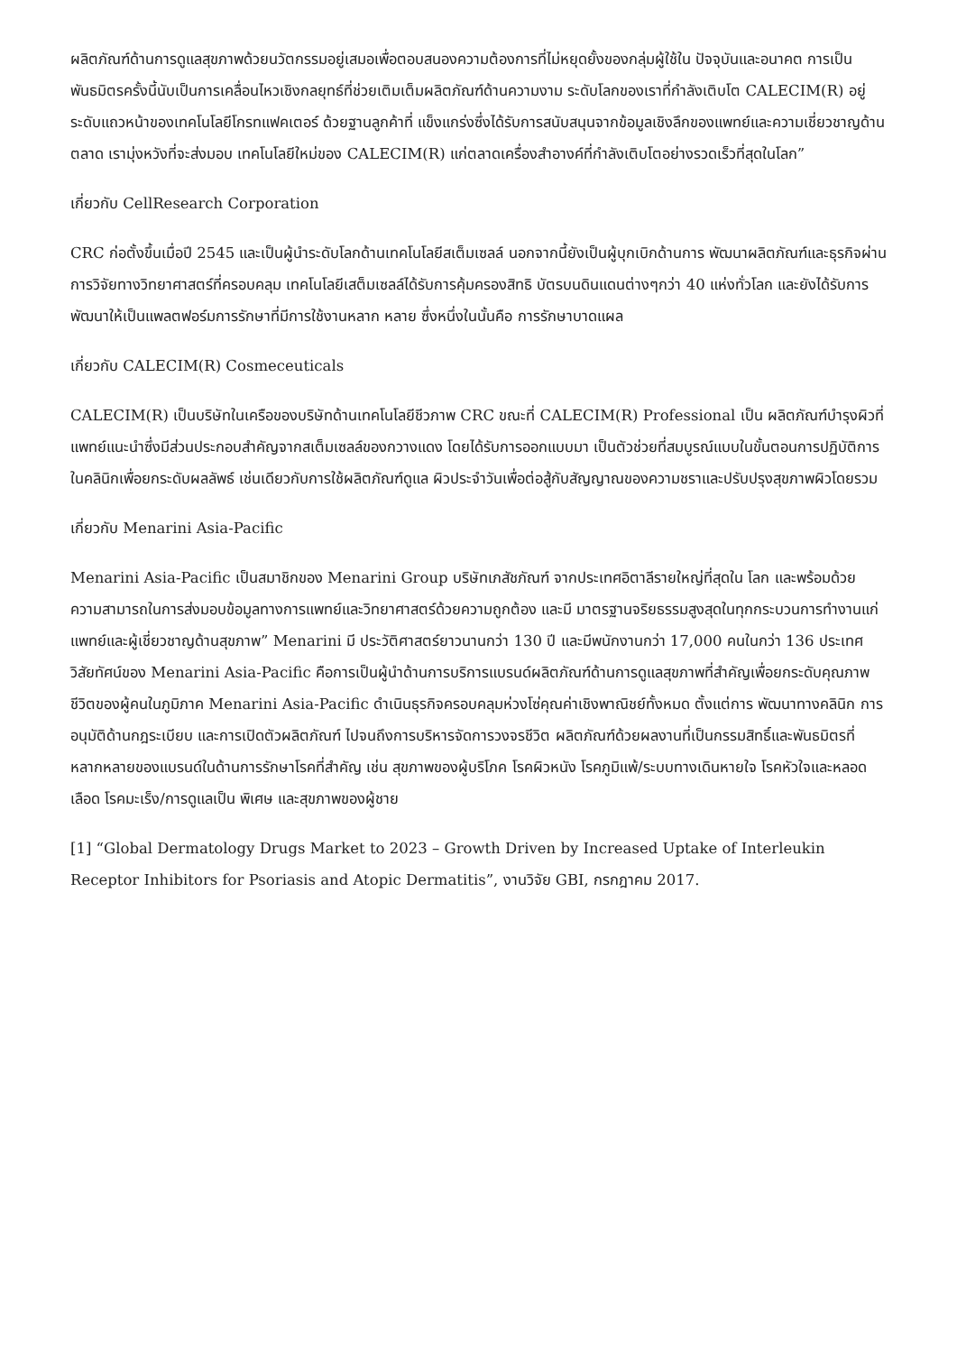ผลิตภัณฑ์ด้านการดูแลสุขภาพด้วยนวัตกรรมอยู่เสมอเพื่อตอบสนองความต้องการที่ไม่หยุดยั้งของกลุ่มผู้ใช้ใน ปัจจุบันและอนาคต การเป็นพันธมิตรครั้งนี้นับเป็นการเคลื่อนไหวเชิงกลยุทธ์ที่ช่วยเติมเต็มผลิตภัณฑ์ด้านความงาม ระดับโลกของเราที่กำลังเติบโต CALECIM(R) อยู่ระดับแถวหน้าของเทคโนโลยีโกรทแฟคเตอร์ ด้วยฐานลูกค้าที่ แข็งแกร่งซึ่งได้รับการสนับสนุนจากข้อมูลเชิงลึกของแพทย์และความเชี่ยวชาญด้านตลาด เรามุ่งหวังที่จะส่งมอบ เทคโนโลยีใหม่ของ CALECIM(R) แก่ตลาดเครื่องสำอางค์ที่กำลังเติบโตอย่างรวดเร็วที่สุดในโลก”
เกี่ยวกับ CellResearch Corporation
CRC ก่อตั้งขึ้นเมื่อปี 2545 และเป็นผู้นำระดับโลกด้านเทคโนโลยีสเต็มเซลล์ นอกจากนี้ยังเป็นผู้บุกเบิกด้านการ พัฒนาผลิตภัณฑ์และธุรกิจผ่านการวิจัยทางวิทยาศาสตร์ที่ครอบคลุม เทคโนโลยีเสต็มเซลล์ได้รับการคุ้มครองสิทธิ บัตรบนดินแดนต่างๆกว่า 40 แห่งทั่วโลก และยังได้รับการพัฒนาให้เป็นแพลตฟอร์มการรักษาที่มีการใช้งานหลาก หลาย ซึ่งหนึ่งในนั้นคือ การรักษาบาดแผล
เกี่ยวกับ CALECIM(R) Cosmeceuticals
CALECIM(R) เป็นบริษัทในเครือของบริษัทด้านเทคโนโลยีชีวภาพ CRC ขณะที่ CALECIM(R) Professional เป็น ผลิตภัณฑ์บำรุงผิวที่แพทย์แนะนำซึ่งมีส่วนประกอบสำคัญจากสเต็มเซลล์ของกวางแดง โดยได้รับการออกแบบมา เป็นตัวช่วยที่สมบูรณ์แบบในขั้นตอนการปฏิบัติการในคลินิกเพื่อยกระดับผลลัพธ์ เช่นเดียวกับการใช้ผลิตภัณฑ์ดูแล ผิวประจำวันเพื่อต่อสู้กับสัญญาณของความชราและปรับปรุงสุขภาพผิวโดยรวม
เกี่ยวกับ Menarini Asia-Pacific
Menarini Asia-Pacific เป็นสมาชิกของ Menarini Group บริษัทเภสัชภัณฑ์ จากประเทศอิตาลีรายใหญ่ที่สุดใน โลก และพร้อมด้วยความสามารถในการส่งมอบข้อมูลทางการแพทย์และวิทยาศาสตร์ด้วยความถูกต้อง และมี มาตรฐานจริยธรรมสูงสุดในทุกกระบวนการทำงานแก่แพทย์และผู้เชี่ยวชาญด้านสุขภาพ” Menarini มี ประวัติศาสตร์ยาวนานกว่า 130 ปี และมีพนักงานกว่า 17,000 คนในกว่า 136 ประเทศ วิสัยทัศน์ของ Menarini Asia-Pacific คือการเป็นผู้นำด้านการบริการแบรนด์ผลิตภัณฑ์ด้านการดูแลสุขภาพที่สำคัญเพื่อยกระดับคุณภาพ ชีวิตของผู้คนในภูมิภาค Menarini Asia-Pacific ดำเนินธุรกิจครอบคลุมห่วงโซ่คุณค่าเชิงพาณิชย์ทั้งหมด ตั้งแต่การ พัฒนาทางคลินิก การอนุมัติด้านกฎระเบียบ และการเปิดตัวผลิตภัณฑ์ ไปจนถึงการบริหารจัดการวงจรชีวิต ผลิตภัณฑ์ด้วยผลงานที่เป็นกรรมสิทธิ์และพันธมิตรที่หลากหลายของแบรนด์ในด้านการรักษาโรคที่สำคัญ เช่น สุขภาพของผู้บริโภค โรคผิวหนัง โรคภูมิแพ้/ระบบทางเดินหายใจ โรคหัวใจและหลอดเลือด โรคมะเร็ง/การดูแลเป็น พิเศษ และสุขภาพของผู้ชาย
[1] “Global Dermatology Drugs Market to 2023 – Growth Driven by Increased Uptake of Interleukin Receptor Inhibitors for Psoriasis and Atopic Dermatitis”, งานวิจัย GBI, กรกฎาคม 2017.